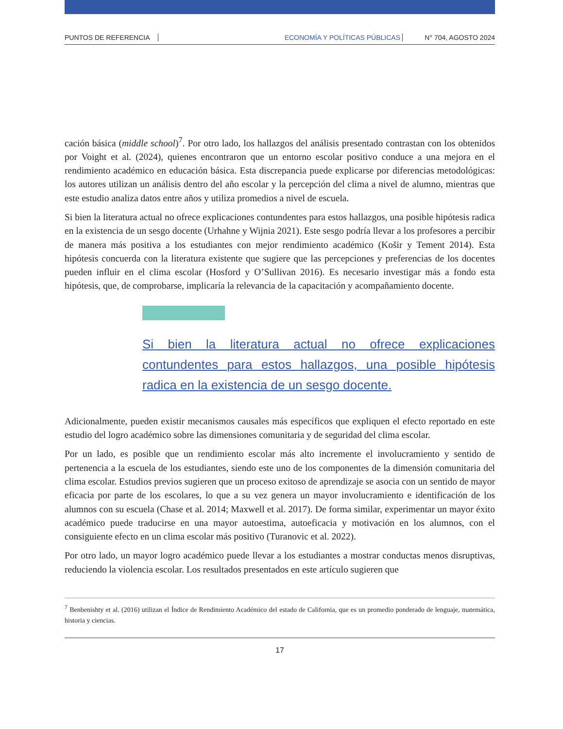PUNTOS DE REFERENCIA ECONOMÍA Y POLÍTICAS PÚBLICAS N° 704, AGOSTO 2024
cación básica (middle school)<sup>7</sup>. Por otro lado, los hallazgos del análisis presentado contrastan con los obtenidos por Voight et al. (2024), quienes encontraron que un entorno escolar positivo conduce a una mejora en el rendimiento académico en educación básica. Esta discrepancia puede explicarse por diferencias metodológicas: los autores utilizan un análisis dentro del año escolar y la percepción del clima a nivel de alumno, mientras que este estudio analiza datos entre años y utiliza promedios a nivel de escuela.
Si bien la literatura actual no ofrece explicaciones contundentes para estos hallazgos, una posible hipótesis radica en la existencia de un sesgo docente (Urhahne y Wijnia 2021). Este sesgo podría llevar a los profesores a percibir de manera más positiva a los estudiantes con mejor rendimiento académico (Košir y Tement 2014). Esta hipótesis concuerda con la literatura existente que sugiere que las percepciones y preferencias de los docentes pueden influir en el clima escolar (Hosford y O’Sullivan 2016). Es necesario investigar más a fondo esta hipótesis, que, de comprobarse, implicaría la relevancia de la capacitación y acompañamiento docente.
Si bien la literatura actual no ofrece explicaciones contundentes para estos hallazgos, una posible hipótesis radica en la existencia de un sesgo docente.
Adicionalmente, pueden existir mecanismos causales más específicos que expliquen el efecto reportado en este estudio del logro académico sobre las dimensiones comunitaria y de seguridad del clima escolar.
Por un lado, es posible que un rendimiento escolar más alto incremente el involucramiento y sentido de pertenencia a la escuela de los estudiantes, siendo este uno de los componentes de la dimensión comunitaria del clima escolar. Estudios previos sugieren que un proceso exitoso de aprendizaje se asocia con un sentido de mayor eficacia por parte de los escolares, lo que a su vez genera un mayor involucramiento e identificación de los alumnos con su escuela (Chase et al. 2014; Maxwell et al. 2017). De forma similar, experimentar un mayor éxito académico puede traducirse en una mayor autoestima, autoeficacia y motivación en los alumnos, con el consiguiente efecto en un clima escolar más positivo (Turanovic et al. 2022).
Por otro lado, un mayor logro académico puede llevar a los estudiantes a mostrar conductas menos disruptivas, reduciendo la violencia escolar. Los resultados presentados en este artículo sugieren que
<sup>7</sup> Benbenishty et al. (2016) utilizan el Índice de Rendimiento Académico del estado de California, que es un promedio ponderado de lenguaje, matemática, historia y ciencias.
17